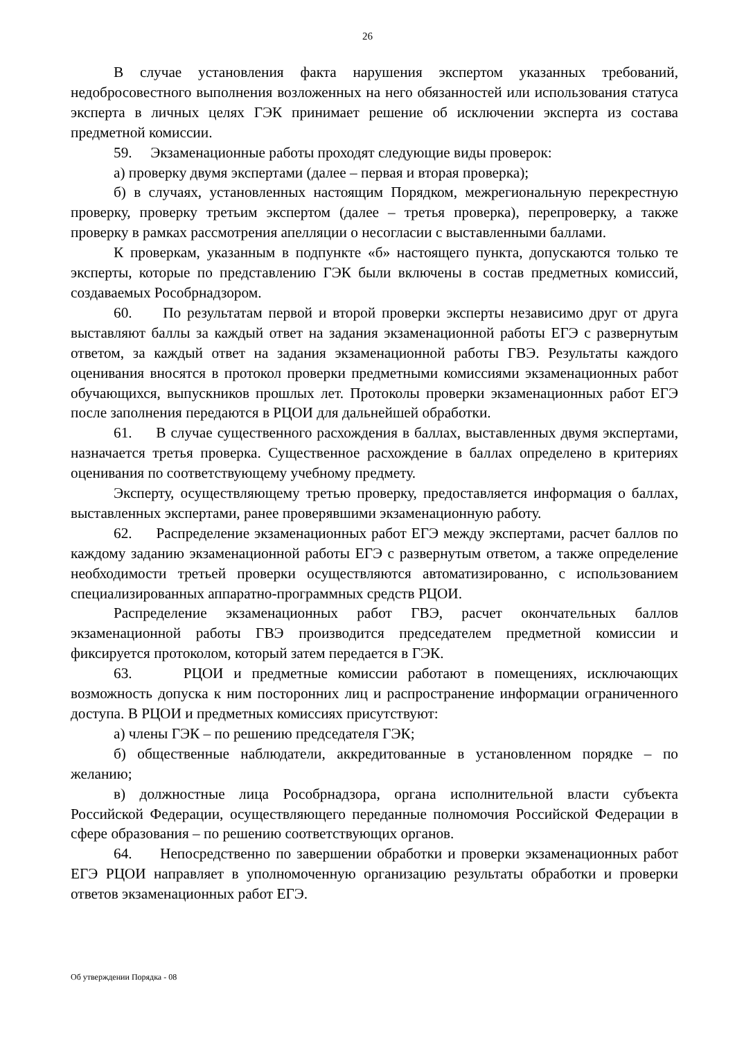26
В случае установления факта нарушения экспертом указанных требований, недобросовестного выполнения возложенных на него обязанностей или использования статуса эксперта в личных целях ГЭК принимает решение об исключении эксперта из состава предметной комиссии.
59. Экзаменационные работы проходят следующие виды проверок:
а) проверку двумя экспертами (далее – первая и вторая проверка);
б) в случаях, установленных настоящим Порядком, межрегиональную перекрестную проверку, проверку третьим экспертом (далее – третья проверка), перепроверку, а также проверку в рамках рассмотрения апелляции о несогласии с выставленными баллами.
К проверкам, указанным в подпункте «б» настоящего пункта, допускаются только те эксперты, которые по представлению ГЭК были включены в состав предметных комиссий, создаваемых Рособрнадзором.
60. По результатам первой и второй проверки эксперты независимо друг от друга выставляют баллы за каждый ответ на задания экзаменационной работы ЕГЭ с развернутым ответом, за каждый ответ на задания экзаменационной работы ГВЭ. Результаты каждого оценивания вносятся в протокол проверки предметными комиссиями экзаменационных работ обучающихся, выпускников прошлых лет. Протоколы проверки экзаменационных работ ЕГЭ после заполнения передаются в РЦОИ для дальнейшей обработки.
61. В случае существенного расхождения в баллах, выставленных двумя экспертами, назначается третья проверка. Существенное расхождение в баллах определено в критериях оценивания по соответствующему учебному предмету.
Эксперту, осуществляющему третью проверку, предоставляется информация о баллах, выставленных экспертами, ранее проверявшими экзаменационную работу.
62. Распределение экзаменационных работ ЕГЭ между экспертами, расчет баллов по каждому заданию экзаменационной работы ЕГЭ с развернутым ответом, а также определение необходимости третьей проверки осуществляются автоматизированно, с использованием специализированных аппаратно-программных средств РЦОИ.
Распределение экзаменационных работ ГВЭ, расчет окончательных баллов экзаменационной работы ГВЭ производится председателем предметной комиссии и фиксируется протоколом, который затем передается в ГЭК.
63. РЦОИ и предметные комиссии работают в помещениях, исключающих возможность допуска к ним посторонних лиц и распространение информации ограниченного доступа. В РЦОИ и предметных комиссиях присутствуют:
а) члены ГЭК – по решению председателя ГЭК;
б) общественные наблюдатели, аккредитованные в установленном порядке – по желанию;
в) должностные лица Рособрнадзора, органа исполнительной власти субъекта Российской Федерации, осуществляющего переданные полномочия Российской Федерации в сфере образования – по решению соответствующих органов.
64. Непосредственно по завершении обработки и проверки экзаменационных работ ЕГЭ РЦОИ направляет в уполномоченную организацию результаты обработки и проверки ответов экзаменационных работ ЕГЭ.
Об утверждении Порядка - 08